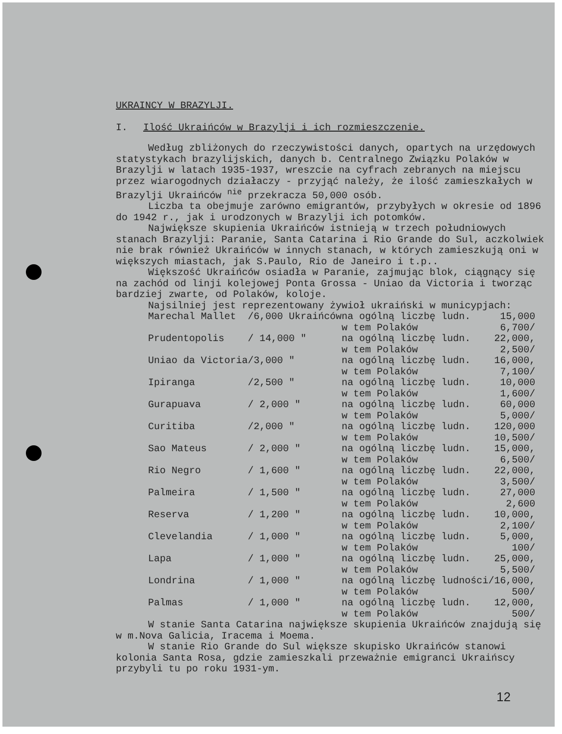UKRAINCY W BRAZYLJI.
I. Ilość Ukraińców w Brazylji i ich rozmieszczenie.
Według zbliżonych do rzeczywistości danych, opartych na urzędowych statystykach brazylijskich, danych b. Centralnego Związku Polaków w Brazylji w latach 1935-1937, wreszcie na cyfrach zebranych na miejscu przez wiarogodnych działaczy - przyjąć należy, że ilość zamieszkałych w Brazylji Ukraińców <sup>nie</sup> przekracza 50,000 osób.
Liczba ta obejmuje zarówno emigrantów, przybyłych w okresie od 1896 do 1942 r., jak i urodzonych w Brazylji ich potomków.
Największe skupienia Ukraińców istnieją w trzech południowych stanach Brazylji: Paranie, Santa Catarina i Rio Grande do Sul, aczkolwiek nie brak również Ukraińców w innych stanach, w których zamieszkują oni w większych miastach, jak S.Paulo, Rio de Janeiro i t.p..
Większość Ukraińców osiadła w Paranie, zajmując blok, ciągnący się na zachód od linji kolejowej Ponta Grossa - Uniao da Victoria i tworząc bardziej zwarte, od Polaków, koloje.
Najsilniej jest reprezentowany żywioł ukraiński w municypjach:
| Marechal Mallet | /6,000 Ukraińców | na ogólną liczbę ludn. | 15,000 |
| | | w tem Polaków | 6,700/ |
| Prudentopolis | / 14,000 " | na ogólną liczbę ludn. | 22,000, |
| | | w tem Polaków | 2,500/ |
| Uniao da Victoria | /3,000 " | na ogólną liczbę ludn. | 16,000, |
| | | w tem Polaków | 7,100/ |
| Ipiranga | /2,500 " | na ogólną liczbę ludn. | 10,000 |
| | | w tem Polaków | 1,600/ |
| Gurapuava | / 2,000 " | na ogólną liczbę ludn. | 60,000 |
| | | w tem Polaków | 5,000/ |
| Curitiba | /2,000 " | na ogólną liczbę ludn. | 120,000 |
| | | w tem Polaków | 10,500/ |
| Sao Mateus | / 2,000 " | na ogólną liczbę ludn. | 15,000, |
| | | w tem Polaków | 6,500/ |
| Rio Negro | / 1,600 " | na ogólną liczbę ludn. | 22,000, |
| | | w tem Polaków | 3,500/ |
| Palmeira | / 1,500 " | na ogólną liczbę ludn. | 27,000 |
| | | w tem Polaków | 2,600 |
| Reserva | / 1,200 " | na ogólną liczbę ludn. | 10,000, |
| | | w tem Polaków | 2,100/ |
| Clevelandia | / 1,000 " | na ogólną liczbę ludn. | 5,000, |
| | | w tem Polaków | 100/ |
| Lapa | / 1,000 " | na ogólną liczbę ludn. | 25,000, |
| | | w tem Polaków | 5,500/ |
| Londrina | / 1,000 " | na ogólną liczbę ludności | /16,000, |
| | | w tem Polaków | 500/ |
| Palmas | / 1,000 " | na ogólną liczbę ludn. | 12,000, |
| | | w tem Polaków | 500/ |
W stanie Santa Catarina największe skupienia Ukraińców znajdują się w m.Nova Galicia, Iracema i Moema.
W stanie Rio Grande do Sul większe skupisko Ukraińców stanowi kolonia Santa Rosa, gdzie zamieszkali przeważnie emigranci Ukraińscy przybyli tu po roku 1931-ym.
12